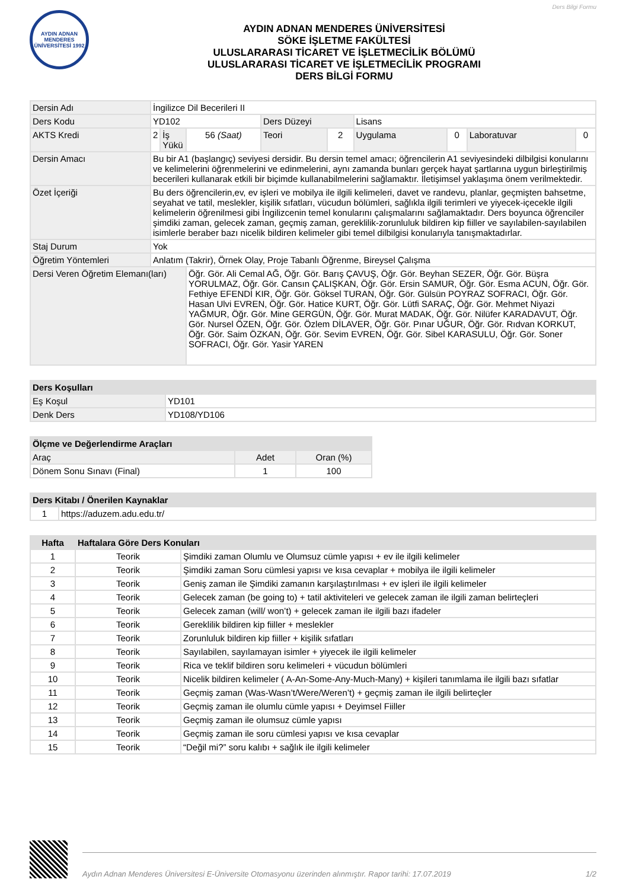Ders Bilgi Formu
AYDIN ADNAN MENDERES ÜNİVERSİTESİ 1992
AYDIN ADNAN MENDERES ÜNİVERSİTESİ
SÖKE İŞLETME FAKÜLTESİ
ULUSLARARASI TİCARET VE İŞLETMECİLİK BÖLÜMÜ
ULUSLARARASI TİCARET VE İŞLETMECİLİK PROGRAMI
DERS BİLGİ FORMU
| Dersin Adı | İngilizce Dil Becerileri II | | | | | | | | |
| Ders Kodu | YD102 | | | Ders Düzeyi | | Lisans | | | |
| AKTS Kredi | 2 | İş Yükü | 56 (Saat) | Teori | 2 | Uygulama | 0 | Laboratuvar | 0 |
| Dersin Amacı | Bu bir A1 (başlangıç) seviyesi dersidir. Bu dersin temel amacı; öğrencilerin A1 seviyesindeki dilbilgisi konularını ve kelimelerini öğrenmelerini ve edinmelerini, aynı zamanda bunları gerçek hayat şartlarına uygun birleştirilmiş becerileri kullanarak etkili bir biçimde kullanabilmelerini sağlamaktır. İletişimsel yaklaşıma önem verilmektedir. | | | | | | | | |
| Özet İçeriği | Bu ders öğrencilerin,ev, ev işleri ve mobilya ile ilgili kelimeleri, davet ve randevu, planlar, geçmişten bahsetme, seyahat ve tatil, meslekler, kişilik sıfatları, vücudun bölümleri, sağlıkla ilgili terimleri ve yiyecek-içecekle ilgili kelimelerin öğrenilmesi gibi İngilizcenin temel konularını çalışmalarını sağlamaktadır. Ders boyunca öğrenciler şimdiki zaman, gelecek zaman, geçmiş zaman, gereklilik-zorunluluk bildiren kip fiiller ve sayılabilen-sayılabilen isimlerle beraber bazı nicelik bildiren kelimeler gibi temel dilbilgisi konularıyla tanışmaktadırlar. | | | | | | | | |
| Staj Durum | Yok | | | | | | | | |
| Öğretim Yöntemleri | Anlatım (Takrir), Örnek Olay, Proje Tabanlı Öğrenme, Bireysel Çalışma | | | | | | | | |
| Dersi Veren Öğretim Elemanı(ları) | | | Öğr. Gör. Ali Cemal AĞ, Öğr. Gör. Barış ÇAVUŞ, Öğr. Gör. Beyhan SEZER, Öğr. Gör. Büşra YORULMAZ, Öğr. Gör. Cansın ÇALIŞKAN, Öğr. Gör. Ersin SAMUR, Öğr. Gör. Esma ACUN, Öğr. Gör. Fethiye EFENDİ KIR, Öğr. Gör. Göksel TURAN, Öğr. Gör. Gülsün POYRAZ SOFRACI, Öğr. Gör. Hasan Ulvi EVREN, Öğr. Gör. Hatice KURT, Öğr. Gör. Lütfi SARAÇ, Öğr. Gör. Mehmet Niyazi YAĞMUR, Öğr. Gör. Mine GERGÜN, Öğr. Gör. Murat MADAK, Öğr. Gör. Nilüfer KARADAVUT, Öğr. Gör. Nursel ÖZEN, Öğr. Gör. Özlem DİLAVER, Öğr. Gör. Pınar UĞUR, Öğr. Gör. Rıdvan KORKUT, Öğr. Gör. Saim ÖZKAN, Öğr. Gör. Sevim EVREN, Öğr. Gör. Sibel KARASULU, Öğr. Gör. Soner SOFRACI, Öğr. Gör. Yasir YAREN | | | | | | |
| Ders Koşulları | |
| --- | --- |
| Eş Koşul | YD101 |
| Denk Ders | YD108/YD106 |
| Ölçme ve Değerlendirme Araçları | | |
| --- | --- | --- |
| Araç | Adet | Oran (%) |
| Dönem Sonu Sınavı (Final) | 1 | 100 |
| Ders Kitabı / Önerilen Kaynaklar | |
| --- | --- |
| 1 | https://aduzem.adu.edu.tr/ |
| Hafta | Haftalara Göre Ders Konuları | |
| --- | --- | --- |
| 1 | Teorik | Şimdiki zaman Olumlu ve Olumsuz cümle yapısı + ev ile ilgili kelimeler |
| 2 | Teorik | Şimdiki zaman Soru cümlesi yapısı ve kısa cevaplar + mobilya ile ilgili kelimeler |
| 3 | Teorik | Geniş zaman ile Şimdiki zamanın karşılaştırılması + ev işleri ile ilgili kelimeler |
| 4 | Teorik | Gelecek zaman (be going to) + tatil aktiviteleri ve gelecek zaman ile ilgili zaman belirteçleri |
| 5 | Teorik | Gelecek zaman (will/ won’t) + gelecek zaman ile ilgili bazı ifadeler |
| 6 | Teorik | Gereklilik bildiren kip fiiller + meslekler |
| 7 | Teorik | Zorunluluk bildiren kip fiiller + kişilik sıfatları |
| 8 | Teorik | Sayılabilen, sayılamayan isimler + yiyecek ile ilgili kelimeler |
| 9 | Teorik | Rica ve teklif bildiren soru kelimeleri + vücudun bölümleri |
| 10 | Teorik | Nicelik bildiren kelimeler ( A-An-Some-Any-Much-Many) + kişileri tanımlama ile ilgili bazı sıfatlar |
| 11 | Teorik | Geçmiş zaman (Was-Wasn’t/Were/Weren’t) + geçmiş zaman ile ilgili belirteçler |
| 12 | Teorik | Geçmiş zaman ile olumlu cümle yapısı + Deyimsel Fiiller |
| 13 | Teorik | Geçmiş zaman ile olumsuz cümle yapısı |
| 14 | Teorik | Geçmiş zaman ile soru cümlesi yapısı ve kısa cevaplar |
| 15 | Teorik | “Değil mi?” soru kalıbı + sağlık ile ilgili kelimeler |
Aydın Adnan Menderes Üniversitesi E-Üniversite Otomasyonu üzerinden alınmıştır. Rapor tarihi: 17.07.2019 1/2